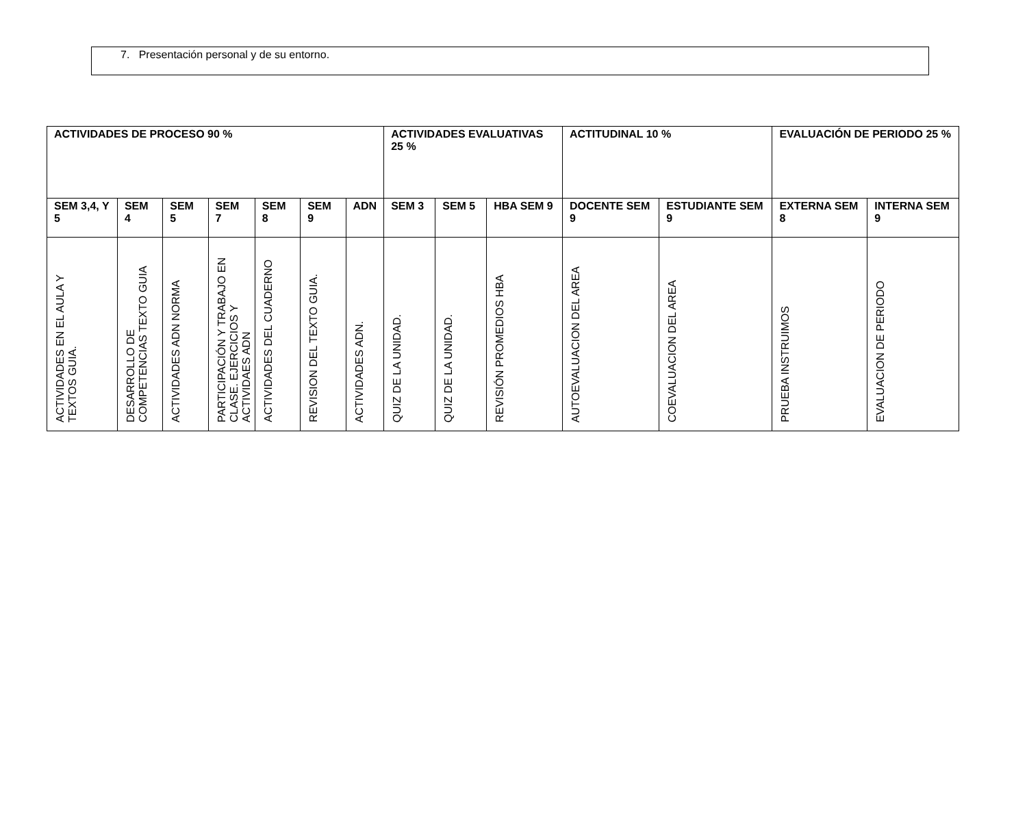7. Presentación personal y de su entorno.
| ACTIVIDADES DE PROCESO 90 % | | | | | | | ACTIVIDADES EVALUATIVAS 25 % | | | ACTITUDINAL 10 % | | EVALUACIÓN DE PERIODO 25 % | |
| --- | --- | --- | --- | --- | --- | --- | --- | --- | --- | --- | --- | --- | --- |
| SEM 3,4, Y 5 | SEM 4 | SEM 5 | SEM 7 | SEM 8 | SEM 9 | ADN | SEM 3 | SEM 5 | HBA SEM 9 | DOCENTE SEM 9 | ESTUDIANTE SEM 9 | EXTERNA SEM 8 | INTERNA SEM 9 |
| ACTIVIDADES EN EL AULA Y TEXTOS GUIA. | DESARROLLO DE COMPETENCIAS TEXTO GUIA | ACTIVIDADES ADN NORMA | PARTICIPACIÓN Y TRABAJO EN CLASE. EJERCICIOS Y ACTIVIDAES ADN | ACTIVIDADES DEL CUADERNO | REVISION DEL TEXTO GUIA. | ACTIVIDADES ADN. | QUIZ DE LA UNIDAD. | QUIZ DE LA UNIDAD. | REVISIÓN PROMEDIOS HBA | AUTOEVALUACION DEL AREA | COEVALUACION DEL AREA | PRUEBA INSTRUIMOS | EVALUACION DE PERIODO |